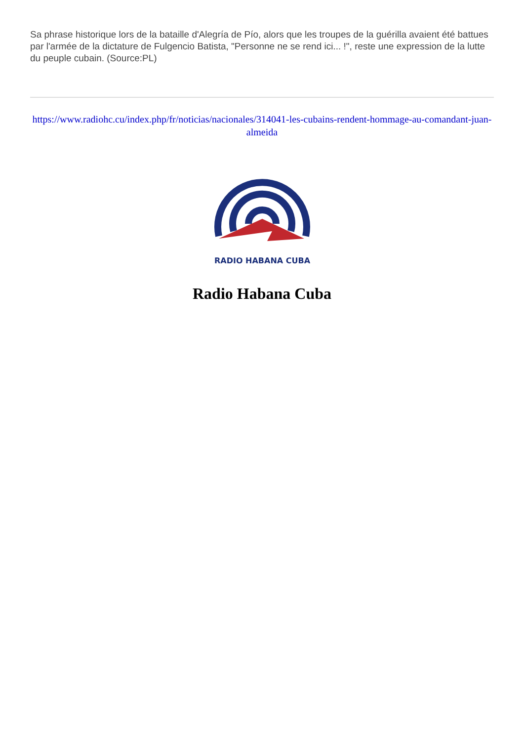Sa phrase historique lors de la bataille d'Alegría de Pío, alors que les troupes de la guérilla avaient été battues par l'armée de la dictature de Fulgencio Batista, "Personne ne se rend ici... !", reste une expression de la lutte du peuple cubain. (Source:PL)
https://www.radiohc.cu/index.php/fr/noticias/nacionales/314041-les-cubains-rendent-hommage-au-comandant-juan-almeida
RADIO HABANA CUBA
Radio Habana Cuba